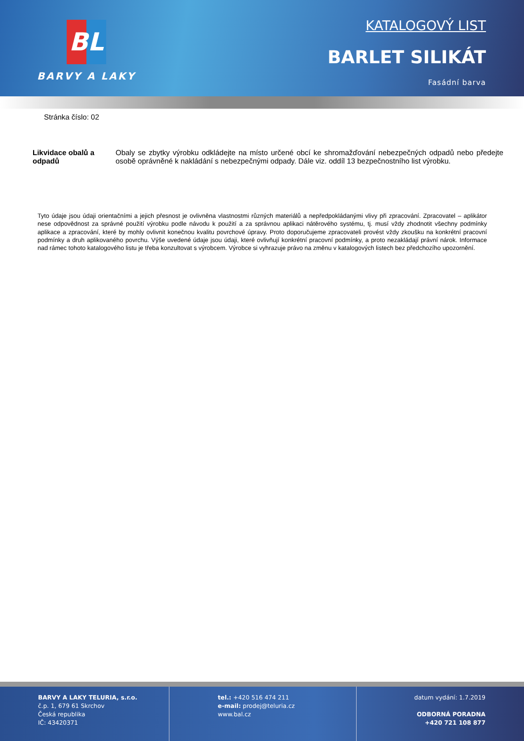BL
BARVY A LAKY
KATALOGOVÝ LIST
BARLET SILIKÁT
Fasádní barva
Stránka číslo: 02
Likvidace obalů a odpadů
Obaly se zbytky výrobku odkládejte na místo určené obcí ke shromažďování nebezpečných odpadů nebo předejte osobě oprávněné k nakládání s nebezpečnými odpady. Dále viz. oddíl 13 bezpečnostního list výrobku.
Tyto údaje jsou údaji orientačními a jejich přesnost je ovlivněna vlastnostmi různých materiálů a nepředpokládanými vlivy při zpracování. Zpracovatel – aplikátor nese odpovědnost za správné použití výrobku podle návodu k použití a za správnou aplikaci nátěrového systému, tj. musí vždy zhodnotit všechny podmínky aplikace a zpracování, které by mohly ovlivnit konečnou kvalitu povrchové úpravy. Proto doporučujeme zpracovateli provést vždy zkoušku na konkrétní pracovní podmínky a druh aplikovaného povrchu. Výše uvedené údaje jsou údaji, které ovlivňují konkrétní pracovní podmínky, a proto nezakládají právní nárok. Informace nad rámec tohoto katalogového listu je třeba konzultovat s výrobcem. Výrobce si vyhrazuje právo na změnu v katalogových listech bez předchozího upozornění.
BARVY A LAKY TELURIA, s.r.o.
č.p. 1, 679 61 Skrchov
Česká republika
IČ: 43420371
tel.: +420 516 474 211
e-mail: prodej@teluria.cz
www.bal.cz
datum vydání: 1.7.2019
ODBORNÁ PORADNA
+420 721 108 877